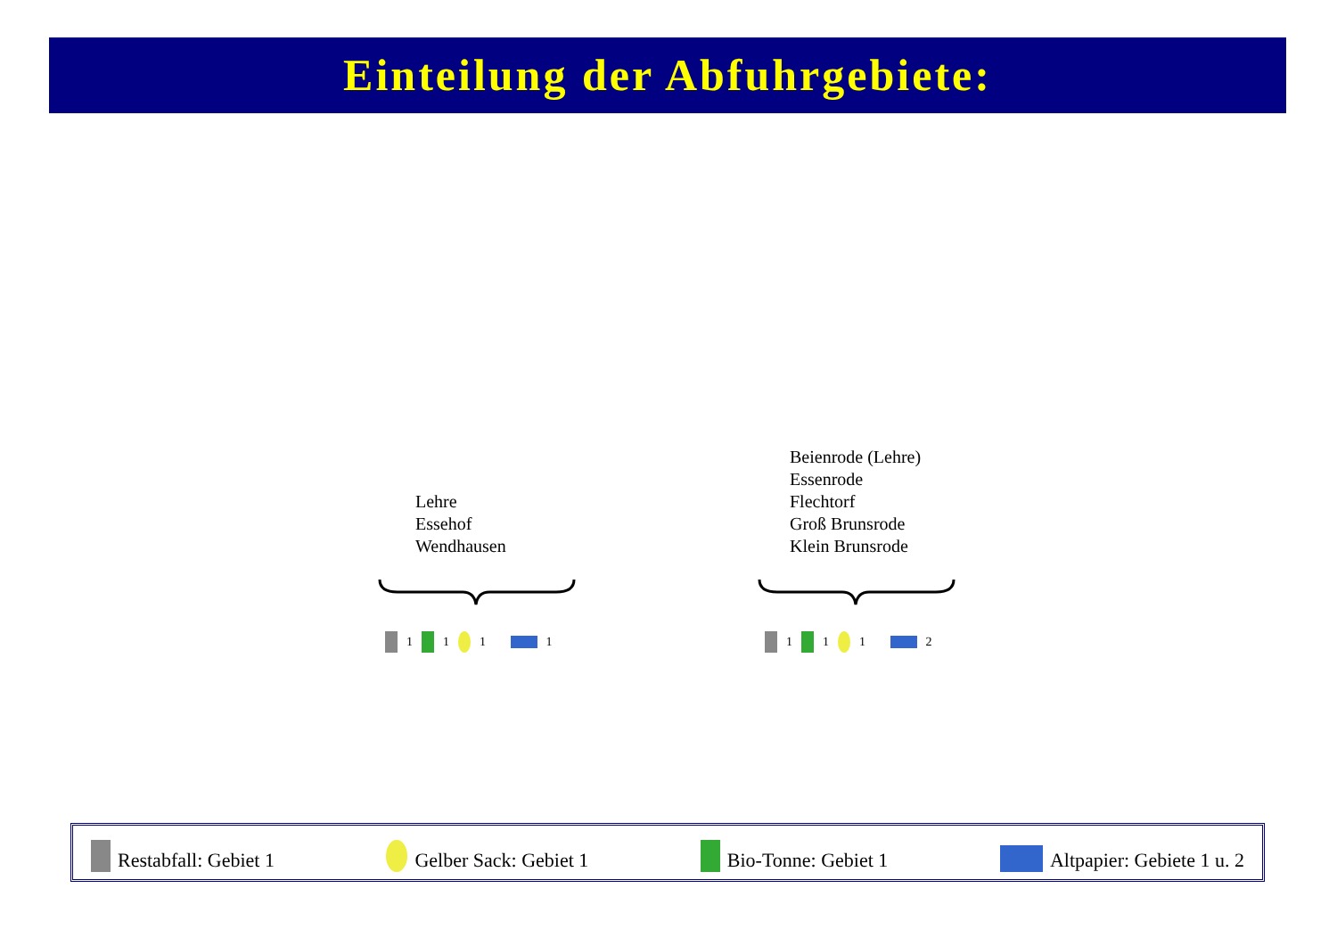Einteilung der Abfuhrgebiete:
Lehre
Essehof
Wendhausen
Beienrode (Lehre)
Essenrode
Flechtorf
Groß Brunsrode
Klein Brunsrode
1 1 1 1 1 1 1 2
Restabfall: Gebiet 1 Gelber Sack: Gebiet 1 Bio-Tonne: Gebiet 1 Altpapier: Gebiete 1 u. 2